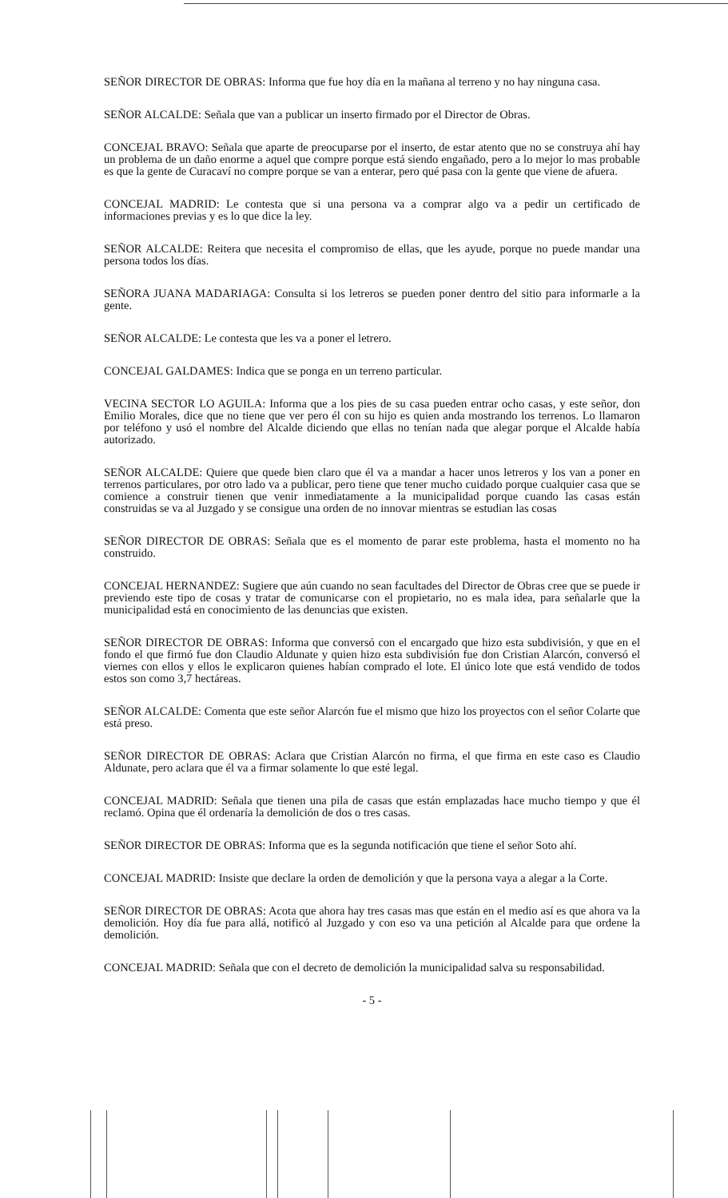SEÑOR DIRECTOR DE OBRAS: Informa que fue hoy día en la mañana al terreno y no hay ninguna casa.
SEÑOR ALCALDE: Señala que van a publicar un inserto firmado por el Director de Obras.
CONCEJAL BRAVO: Señala que aparte de preocuparse por el inserto, de estar atento que no se construya ahí hay un problema de un daño enorme a aquel que compre porque está siendo engañado, pero a lo mejor lo mas probable es que la gente de Curacaví no compre porque se van a enterar, pero qué pasa con la gente que viene de afuera.
CONCEJAL MADRID: Le contesta que si una persona va a comprar algo va a pedir un certificado de informaciones previas y es lo que dice la ley.
SEÑOR ALCALDE: Reitera que necesita el compromiso de ellas, que les ayude, porque no puede mandar una persona todos los días.
SEÑORA JUANA MADARIAGA: Consulta si los letreros se pueden poner dentro del sitio para informarle a la gente.
SEÑOR ALCALDE: Le contesta que les va a poner el letrero.
CONCEJAL GALDAMES: Indica que se ponga en un terreno particular.
VECINA SECTOR LO AGUILA: Informa que a los pies de su casa pueden entrar ocho casas, y este señor, don Emilio Morales, dice que no tiene que ver pero él con su hijo es quien anda mostrando los terrenos. Lo llamaron por teléfono y usó el nombre del Alcalde diciendo que ellas no tenían nada que alegar porque el Alcalde había autorizado.
SEÑOR ALCALDE: Quiere que quede bien claro que él va a mandar a hacer unos letreros y los van a poner en terrenos particulares, por otro lado va a publicar, pero tiene que tener mucho cuidado porque cualquier casa que se comience a construir tienen que venir inmediatamente a la municipalidad porque cuando las casas están construidas se va al Juzgado y se consigue una orden de no innovar mientras se estudian las cosas
SEÑOR DIRECTOR DE OBRAS: Señala que es el momento de parar este problema, hasta el momento no ha construido.
CONCEJAL HERNANDEZ: Sugiere que aún cuando no sean facultades del Director de Obras cree que se puede ir previendo este tipo de cosas y tratar de comunicarse con el propietario, no es mala idea, para señalarle que la municipalidad está en conocimiento de las denuncias que existen.
SEÑOR DIRECTOR DE OBRAS: Informa que conversó con el encargado que hizo esta subdivisión, y que en el fondo el que firmó fue don Claudio Aldunate y quien hizo esta subdivisión fue don Cristian Alarcón, conversó el viernes con ellos y ellos le explicaron quienes habían comprado el lote. El único lote que está vendido de todos estos son como 3,7 hectáreas.
SEÑOR ALCALDE: Comenta que este señor Alarcón fue el mismo que hizo los proyectos con el señor Colarte que está preso.
SEÑOR DIRECTOR DE OBRAS: Aclara que Cristian Alarcón no firma, el que firma en este caso es Claudio Aldunate, pero aclara que él va a firmar solamente lo que esté legal.
CONCEJAL MADRID: Señala que tienen una pila de casas que están emplazadas hace mucho tiempo y que él reclamó. Opina que él ordenaría la demolición de dos o tres casas.
SEÑOR DIRECTOR DE OBRAS: Informa que es la segunda notificación que tiene el señor Soto ahí.
CONCEJAL MADRID: Insiste que declare la orden de demolición y que la persona vaya a alegar a la Corte.
SEÑOR DIRECTOR DE OBRAS: Acota que ahora hay tres casas mas que están en el medio así es que ahora va la demolición. Hoy día fue para allá, notificó al Juzgado y con eso va una petición al Alcalde para que ordene la demolición.
CONCEJAL MADRID: Señala que con el decreto de demolición la municipalidad salva su responsabilidad.
- 5 -